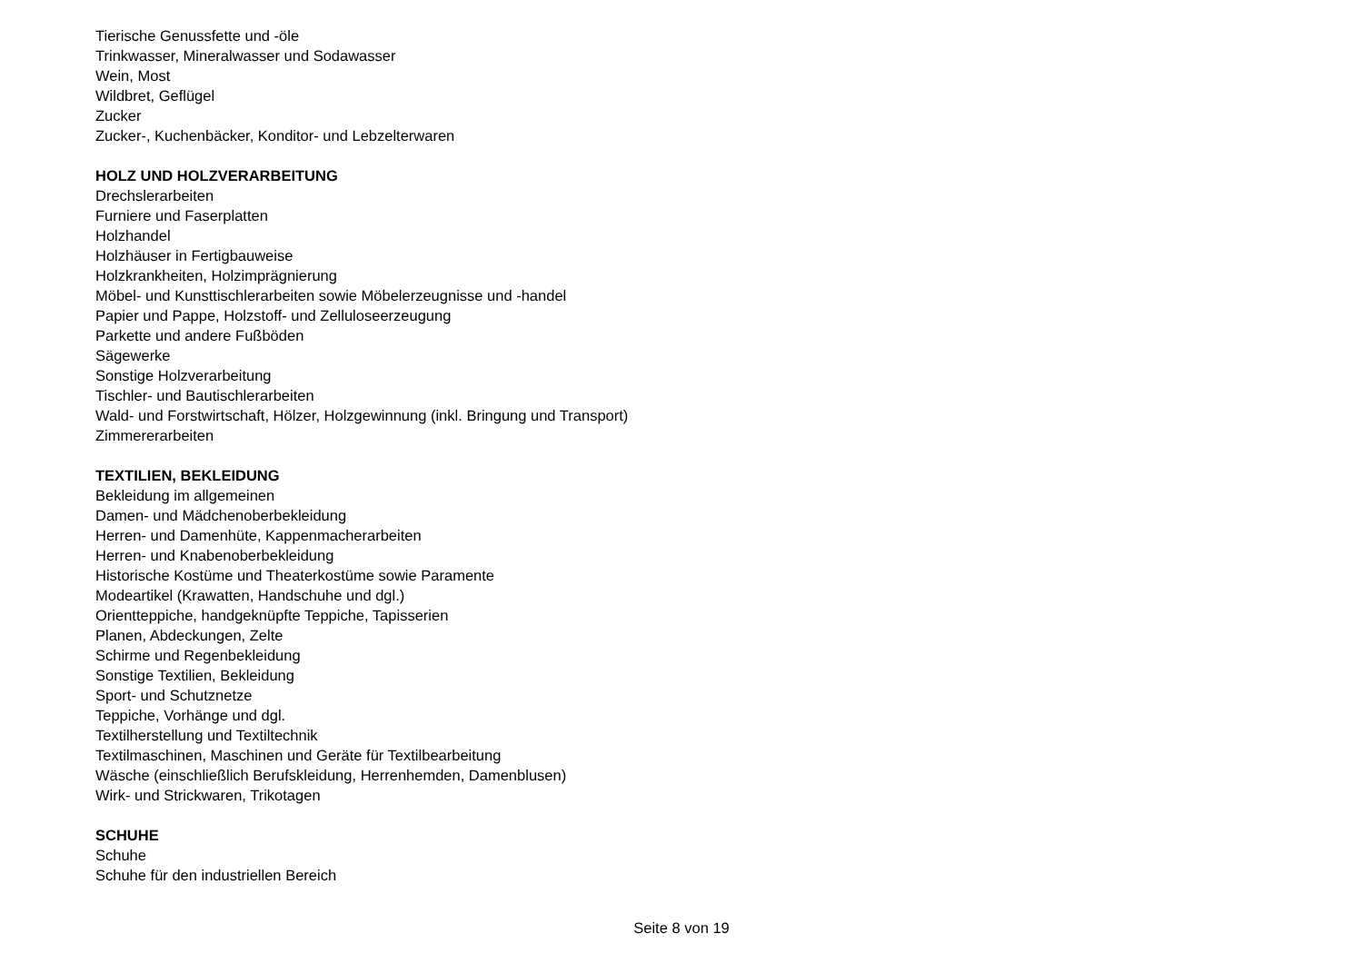Tierische Genussfette und -öle
Trinkwasser, Mineralwasser und Sodawasser
Wein, Most
Wildbret, Geflügel
Zucker
Zucker-, Kuchenbäcker, Konditor- und Lebzelterwaren
HOLZ UND HOLZVERARBEITUNG
Drechslerarbeiten
Furniere und Faserplatten
Holzhandel
Holzhäuser in Fertigbauweise
Holzkrankheiten, Holzimprägnierung
Möbel- und Kunsttischlerarbeiten sowie Möbelerzeugnisse und -handel
Papier und Pappe, Holzstoff- und Zelluloseerzeugung
Parkette und andere Fußböden
Sägewerke
Sonstige Holzverarbeitung
Tischler- und Bautischlerarbeiten
Wald- und Forstwirtschaft, Hölzer, Holzgewinnung (inkl. Bringung und Transport)
Zimmererarbeiten
TEXTILIEN, BEKLEIDUNG
Bekleidung im allgemeinen
Damen- und Mädchenoberbekleidung
Herren- und Damenhüte, Kappenmacherarbeiten
Herren- und Knabenoberbekleidung
Historische Kostüme und Theaterkostüme sowie Paramente
Modeartikel (Krawatten, Handschuhe und dgl.)
Orientteppiche, handgeknüpfte Teppiche, Tapisserien
Planen, Abdeckungen, Zelte
Schirme und Regenbekleidung
Sonstige Textilien, Bekleidung
Sport- und Schutznetze
Teppiche, Vorhänge und dgl.
Textilherstellung und Textiltechnik
Textilmaschinen, Maschinen und Geräte für Textilbearbeitung
Wäsche (einschließlich Berufskleidung, Herrenhemden, Damenblusen)
Wirk- und Strickwaren, Trikotagen
SCHUHE
Schuhe
Schuhe für den industriellen Bereich
Seite 8 von 19